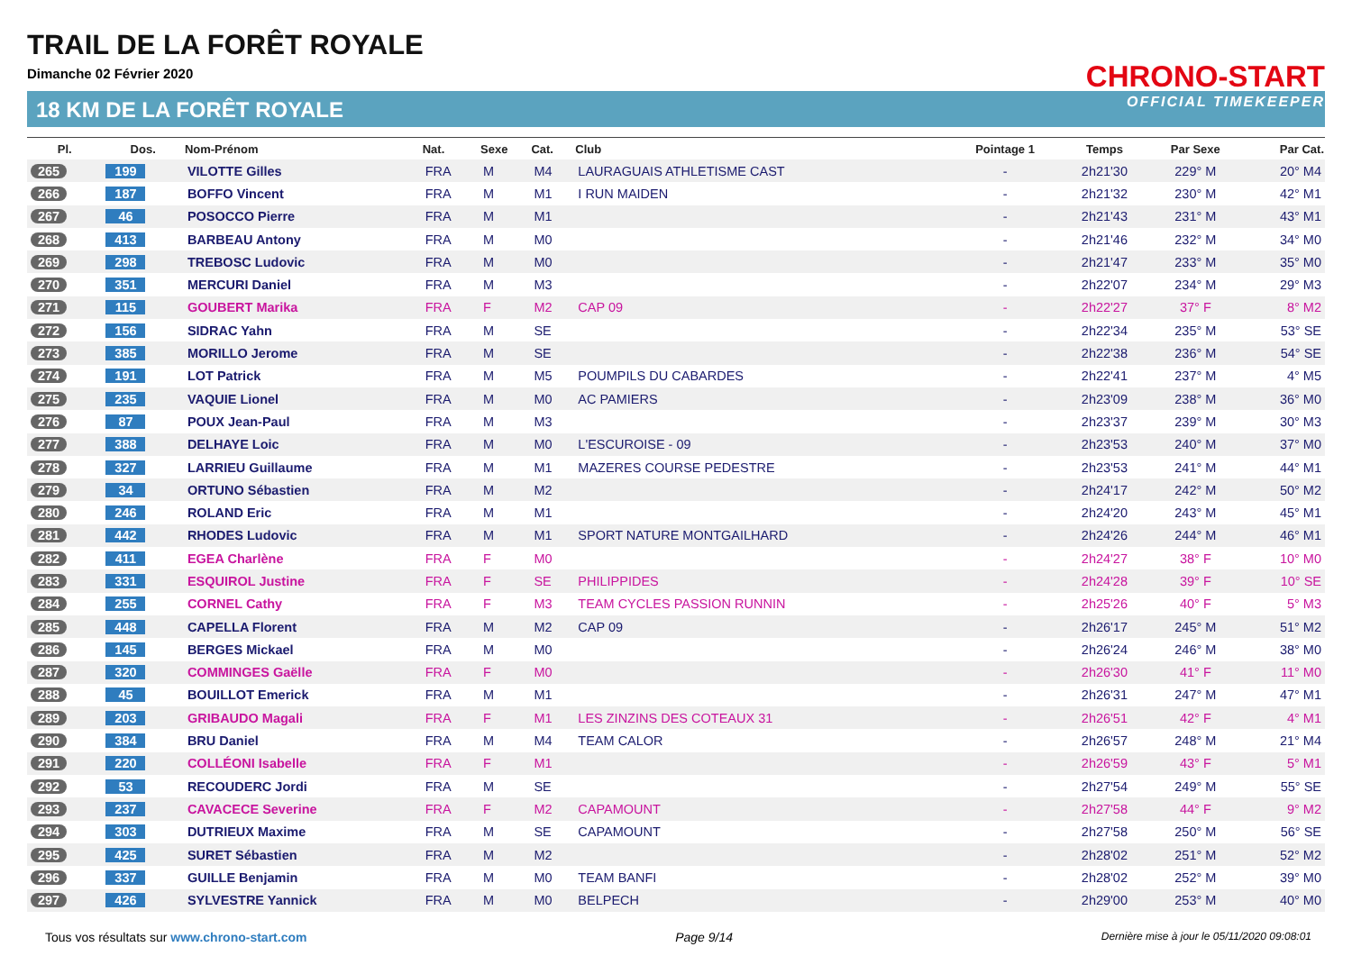TRAIL DE LA FORÊT ROYALE
Dimanche 02 Février 2020
18 KM DE LA FORÊT ROYALE
CHRONO-START
OFFICIAL TIMEKEEPER
| Pl. | Dos. | Nom-Prénom | Nat. | Sexe | Cat. | Club | Pointage 1 | Temps | Par Sexe | Par Cat. |
| --- | --- | --- | --- | --- | --- | --- | --- | --- | --- | --- |
| 265 | 199 | VILOTTE Gilles | FRA | M | M4 | LAURAGUAIS ATHLETISME CAST | - | 2h21'30 | 229° M | 20° M4 |
| 266 | 187 | BOFFO Vincent | FRA | M | M1 | I RUN MAIDEN | - | 2h21'32 | 230° M | 42° M1 |
| 267 | 46 | POSOCCO Pierre | FRA | M | M1 | | - | 2h21'43 | 231° M | 43° M1 |
| 268 | 413 | BARBEAU Antony | FRA | M | M0 | | - | 2h21'46 | 232° M | 34° M0 |
| 269 | 298 | TREBOSC Ludovic | FRA | M | M0 | | - | 2h21'47 | 233° M | 35° M0 |
| 270 | 351 | MERCURI Daniel | FRA | M | M3 | | - | 2h22'07 | 234° M | 29° M3 |
| 271 | 115 | GOUBERT Marika | FRA | F | M2 | CAP 09 | - | 2h22'27 | 37° F | 8° M2 |
| 272 | 156 | SIDRAC Yahn | FRA | M | SE | | - | 2h22'34 | 235° M | 53° SE |
| 273 | 385 | MORILLO Jerome | FRA | M | SE | | - | 2h22'38 | 236° M | 54° SE |
| 274 | 191 | LOT Patrick | FRA | M | M5 | POUMPILS DU CABARDES | - | 2h22'41 | 237° M | 4° M5 |
| 275 | 235 | VAQUIE Lionel | FRA | M | M0 | AC PAMIERS | - | 2h23'09 | 238° M | 36° M0 |
| 276 | 87 | POUX Jean-Paul | FRA | M | M3 | | - | 2h23'37 | 239° M | 30° M3 |
| 277 | 388 | DELHAYE Loic | FRA | M | M0 | L'ESCUROISE - 09 | - | 2h23'53 | 240° M | 37° M0 |
| 278 | 327 | LARRIEU Guillaume | FRA | M | M1 | MAZERES COURSE PEDESTRE | - | 2h23'53 | 241° M | 44° M1 |
| 279 | 34 | ORTUNO Sébastien | FRA | M | M2 | | - | 2h24'17 | 242° M | 50° M2 |
| 280 | 246 | ROLAND Eric | FRA | M | M1 | | - | 2h24'20 | 243° M | 45° M1 |
| 281 | 442 | RHODES Ludovic | FRA | M | M1 | SPORT NATURE MONTGAILHARD | - | 2h24'26 | 244° M | 46° M1 |
| 282 | 411 | EGEA Charlène | FRA | F | M0 | | - | 2h24'27 | 38° F | 10° M0 |
| 283 | 331 | ESQUIROL Justine | FRA | F | SE | PHILIPPIDES | - | 2h24'28 | 39° F | 10° SE |
| 284 | 255 | CORNEL Cathy | FRA | F | M3 | TEAM CYCLES PASSION RUNNIN | - | 2h25'26 | 40° F | 5° M3 |
| 285 | 448 | CAPELLA Florent | FRA | M | M2 | CAP 09 | - | 2h26'17 | 245° M | 51° M2 |
| 286 | 145 | BERGES Mickael | FRA | M | M0 | | - | 2h26'24 | 246° M | 38° M0 |
| 287 | 320 | COMMINGES Gaëlle | FRA | F | M0 | | - | 2h26'30 | 41° F | 11° M0 |
| 288 | 45 | BOUILLOT Emerick | FRA | M | M1 | | - | 2h26'31 | 247° M | 47° M1 |
| 289 | 203 | GRIBAUDO Magali | FRA | F | M1 | LES ZINZINS DES COTEAUX 31 | - | 2h26'51 | 42° F | 4° M1 |
| 290 | 384 | BRU Daniel | FRA | M | M4 | TEAM CALOR | - | 2h26'57 | 248° M | 21° M4 |
| 291 | 220 | COLLÉONI Isabelle | FRA | F | M1 | | - | 2h26'59 | 43° F | 5° M1 |
| 292 | 53 | RECOUDERC Jordi | FRA | M | SE | | - | 2h27'54 | 249° M | 55° SE |
| 293 | 237 | CAVACECE Severine | FRA | F | M2 | CAPAMOUNT | - | 2h27'58 | 44° F | 9° M2 |
| 294 | 303 | DUTRIEUX Maxime | FRA | M | SE | CAPAMOUNT | - | 2h27'58 | 250° M | 56° SE |
| 295 | 425 | SURET Sébastien | FRA | M | M2 | | - | 2h28'02 | 251° M | 52° M2 |
| 296 | 337 | GUILLE Benjamin | FRA | M | M0 | TEAM BANFI | - | 2h28'02 | 252° M | 39° M0 |
| 297 | 426 | SYLVESTRE Yannick | FRA | M | M0 | BELPECH | - | 2h29'00 | 253° M | 40° M0 |
Tous vos résultats sur www.chrono-start.com Page 9/14 Dernière mise à jour le 05/11/2020 09:08:01